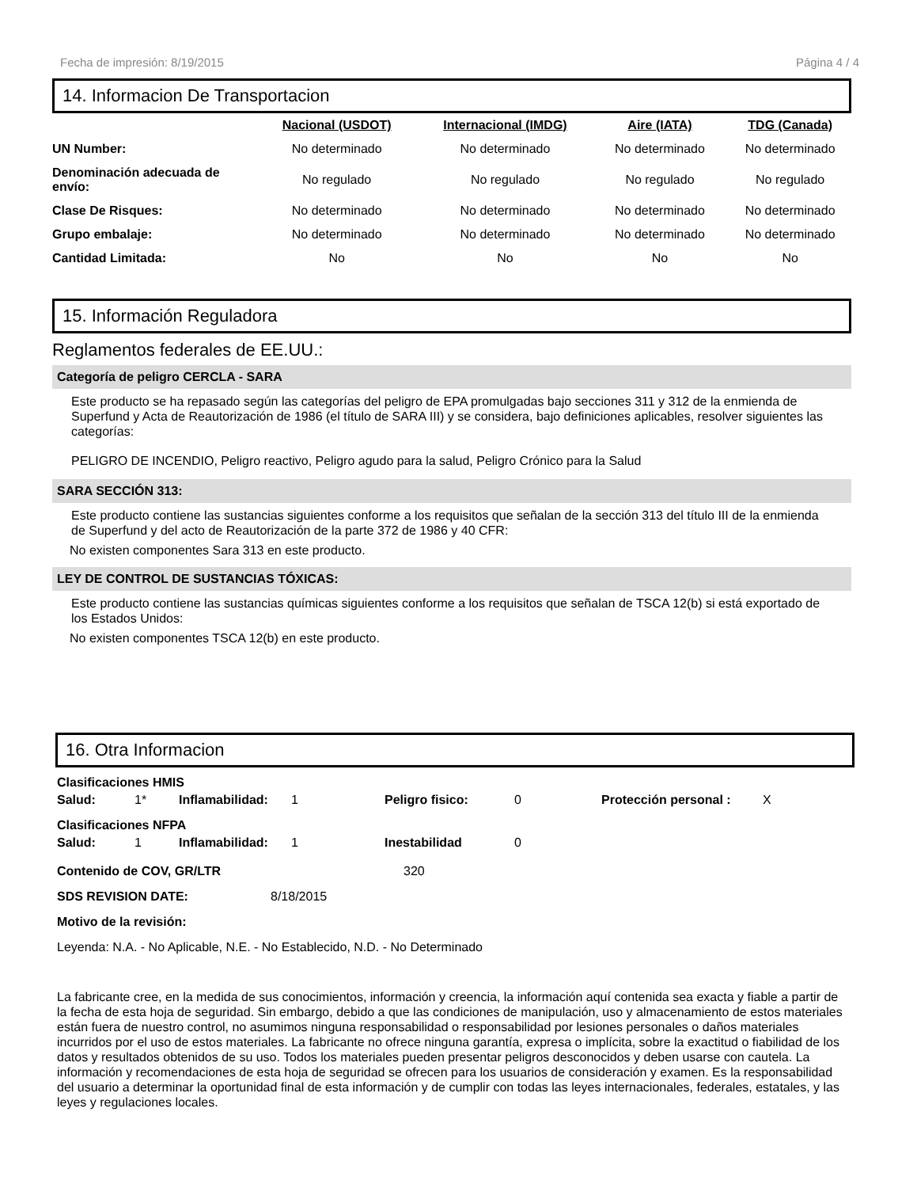Fecha de impresión: 8/19/2015 Página 4 / 4
14. Informacion De Transportacion
| | Nacional (USDOT) | Internacional (IMDG) | Aire (IATA) | TDG (Canada) |
| --- | --- | --- | --- | --- |
| UN Number: | No determinado | No determinado | No determinado | No determinado |
| Denominación adecuada de envío: | No regulado | No regulado | No regulado | No regulado |
| Clase De Risques: | No determinado | No determinado | No determinado | No determinado |
| Grupo embalaje: | No determinado | No determinado | No determinado | No determinado |
| Cantidad Limitada: | No | No | No | No |
15. Información Reguladora
Reglamentos federales de EE.UU.:
Categoría de peligro CERCLA - SARA
Este producto se ha repasado según las categorías del peligro de EPA promulgadas bajo secciones 311 y 312 de la enmienda de Superfund y Acta de Reautorización de 1986 (el título de SARA III) y se considera, bajo definiciones aplicables, resolver siguientes las categorías:
PELIGRO DE INCENDIO, Peligro reactivo, Peligro agudo para la salud, Peligro Crónico para la Salud
SARA SECCIÓN 313:
Este producto contiene las sustancias siguientes conforme a los requisitos que señalan de la sección 313 del título III de la enmienda de Superfund y del acto de Reautorización de la parte 372 de 1986 y 40 CFR:
No existen componentes Sara 313 en este producto.
LEY DE CONTROL DE SUSTANCIAS TÓXICAS:
Este producto contiene las sustancias químicas siguientes conforme a los requisitos que señalan de TSCA 12(b) si está exportado de los Estados Unidos:
No existen componentes TSCA 12(b) en este producto.
16. Otra Informacion
Clasificaciones HMIS
| Salud: | 1* | Inflamabilidad: | 1 | Peligro fisico: | 0 | Protección personal : | X |
Clasificaciones NFPA
| Salud: | 1 | Inflamabilidad: | 1 | Inestabilidad | 0 |
Contenido de COV, GR/LTR 320
SDS REVISION DATE: 8/18/2015
Motivo de la revisión:
Leyenda: N.A. - No Aplicable, N.E. - No Establecido, N.D. - No Determinado
La fabricante cree, en la medida de sus conocimientos, información y creencia, la información aquí contenida sea exacta y fiable a partir de la fecha de esta hoja de seguridad. Sin embargo, debido a que las condiciones de manipulación, uso y almacenamiento de estos materiales están fuera de nuestro control, no asumimos ninguna responsabilidad o responsabilidad por lesiones personales o daños materiales incurridos por el uso de estos materiales. La fabricante no ofrece ninguna garantía, expresa o implícita, sobre la exactitud o fiabilidad de los datos y resultados obtenidos de su uso. Todos los materiales pueden presentar peligros desconocidos y deben usarse con cautela. La información y recomendaciones de esta hoja de seguridad se ofrecen para los usuarios de consideración y examen. Es la responsabilidad del usuario a determinar la oportunidad final de esta información y de cumplir con todas las leyes internacionales, federales, estatales, y las leyes y regulaciones locales.